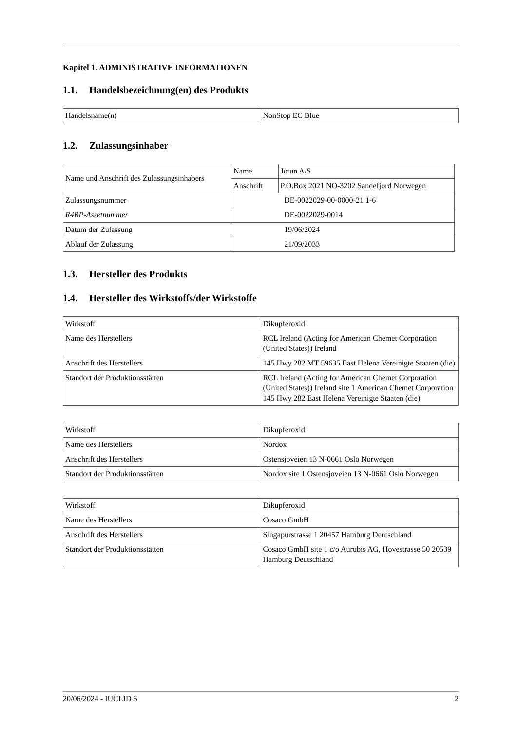Kapitel 1. ADMINISTRATIVE INFORMATIONEN
1.1. Handelsbezeichnung(en) des Produkts
| Handelsname(n) | NonStop EC Blue |
1.2. Zulassungsinhaber
| Name und Anschrift des Zulassungsinhabers | Name | Jotun A/S |
| | Anschrift | P.O.Box 2021 NO-3202 Sandefjord Norwegen |
| Zulassungsnummer | DE-0022029-00-0000-21 1-6 | |
| R4BP-Assetnummer | DE-0022029-0014 | |
| Datum der Zulassung | 19/06/2024 | |
| Ablauf der Zulassung | 21/09/2033 | |
1.3. Hersteller des Produkts
1.4. Hersteller des Wirkstoffs/der Wirkstoffe
| Wirkstoff | Dikupferoxid |
| Name des Herstellers | RCL Ireland (Acting for American Chemet Corporation (United States)) Ireland |
| Anschrift des Herstellers | 145 Hwy 282 MT 59635 East Helena Vereinigte Staaten (die) |
| Standort der Produktionsstätten | RCL Ireland (Acting for American Chemet Corporation (United States)) Ireland site 1 American Chemet Corporation 145 Hwy 282 East Helena Vereinigte Staaten (die) |
| Wirkstoff | Dikupferoxid |
| Name des Herstellers | Nordox |
| Anschrift des Herstellers | Ostensjoveien 13 N-0661 Oslo Norwegen |
| Standort der Produktionsstätten | Nordox site 1 Ostensjoveien 13 N-0661 Oslo Norwegen |
| Wirkstoff | Dikupferoxid |
| Name des Herstellers | Cosaco GmbH |
| Anschrift des Herstellers | Singapurstrasse 1 20457 Hamburg Deutschland |
| Standort der Produktionsstätten | Cosaco GmbH site 1 c/o Aurubis AG, Hovestrasse 50 20539 Hamburg Deutschland |
20/06/2024 - IUCLID 6 2